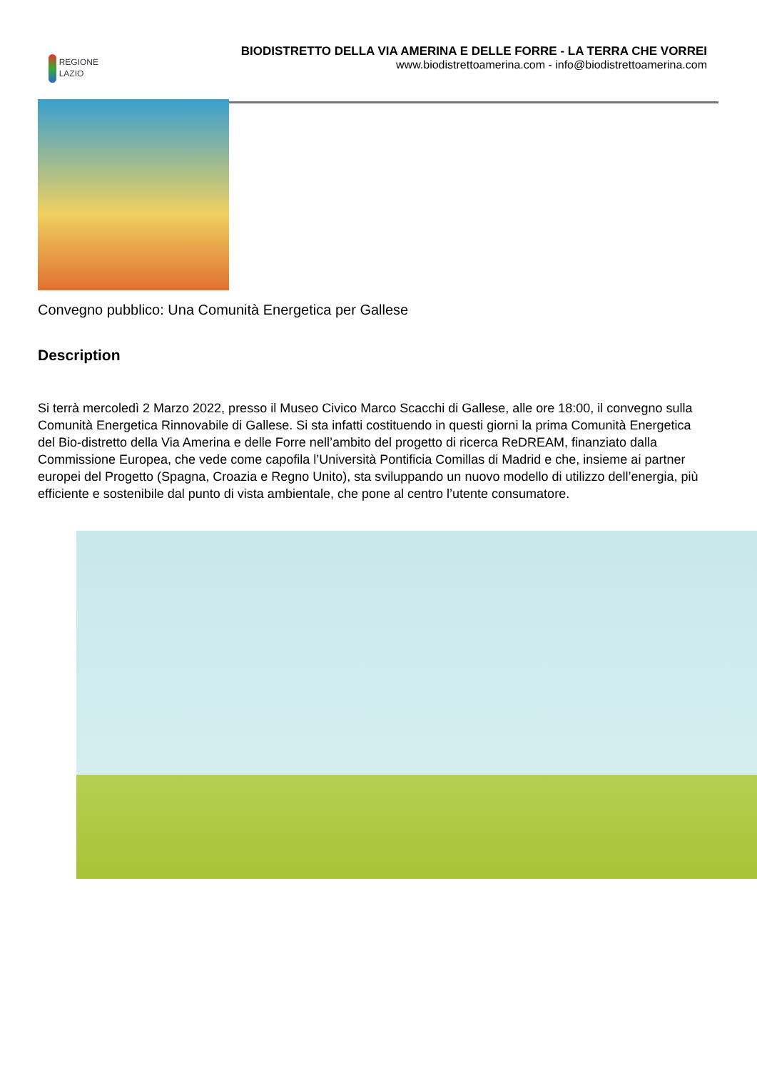REGIONE
LAZIO
BIODISTRETTO DELLA VIA AMERINA E DELLE FORRE - LA TERRA CHE VORREI
www.biodistrettoamerina.com - info@biodistrettoamerina.com
Convegno pubblico: Una Comunità Energetica per Gallese
Description
Si terrà mercoledì 2 Marzo 2022, presso il Museo Civico Marco Scacchi di Gallese, alle ore 18:00, il convegno sulla Comunità Energetica Rinnovabile di Gallese. Si sta infatti costituendo in questi giorni la prima Comunità Energetica del Bio-distretto della Via Amerina e delle Forre nell’ambito del progetto di ricerca ReDREAM, finanziato dalla Commissione Europea, che vede come capofila l’Università Pontificia Comillas di Madrid e che, insieme ai partner europei del Progetto (Spagna, Croazia e Regno Unito), sta sviluppando un nuovo modello di utilizzo dell’energia, più efficiente e sostenibile dal punto di vista ambientale, che pone al centro l’utente consumatore.